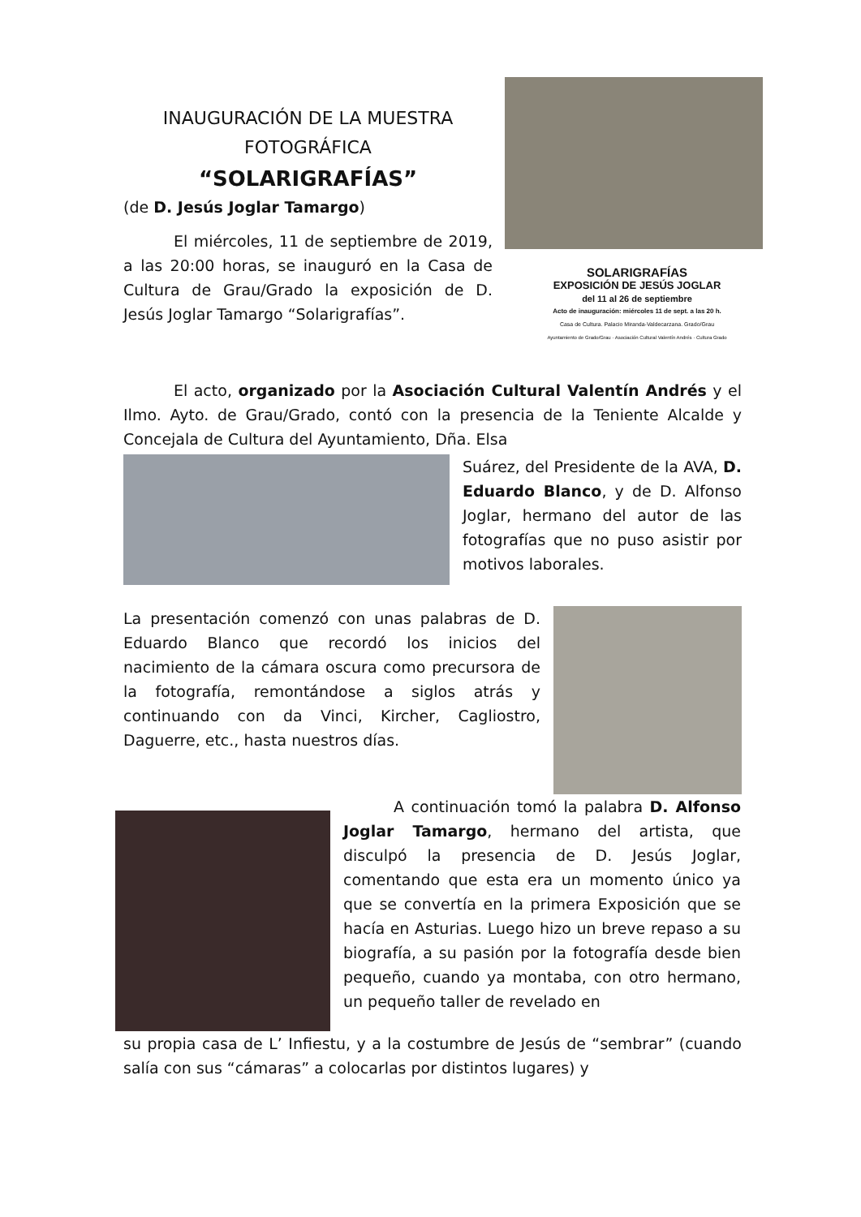SOLARIGRAFÍAS
EXPOSICIÓN DE JESÚS JOGLAR
del 11 al 26 de septiembre
Acto de inauguración: miércoles 11 de sept. a las 20 h.
Casa de Cultura. Palacio Miranda-Valdecarzana. Grado/Grau
Ayuntamiento de Grado/Grau · Asociación Cultural Valentín Andrés · Cultura Grado
INAUGURACIÓN DE LA MUESTRA FOTOGRÁFICA
“SOLARIGRAFÍAS”
(de D. Jesús Joglar Tamargo)
El miércoles, 11 de septiembre de 2019, a las 20:00 horas, se inauguró en la Casa de Cultura de Grau/Grado la exposición de D. Jesús Joglar Tamargo “Solarigrafías”.
El acto, organizado por la Asociación Cultural Valentín Andrés y el Ilmo. Ayto. de Grau/Grado, contó con la presencia de la Teniente Alcalde y Concejala de Cultura del Ayuntamiento, Dña. Elsa
Suárez, del Presidente de la AVA, D. Eduardo Blanco, y de D. Alfonso Joglar, hermano del autor de las fotografías que no puso asistir por motivos laborales.
La presentación comenzó con unas palabras de D. Eduardo Blanco que recordó los inicios del nacimiento de la cámara oscura como precursora de la fotografía, remontándose a siglos atrás y continuando con da Vinci, Kircher, Cagliostro, Daguerre, etc., hasta nuestros días.
A continuación tomó la palabra D. Alfonso Joglar Tamargo, hermano del artista, que disculpó la presencia de D. Jesús Joglar, comentando que esta era un momento único ya que se convertía en la primera Exposición que se hacía en Asturias. Luego hizo un breve repaso a su biografía, a su pasión por la fotografía desde bien pequeño, cuando ya montaba, con otro hermano, un pequeño taller de revelado en
su propia casa de L’ Infiestu, y a la costumbre de Jesús de “sembrar” (cuando salía con sus “cámaras” a colocarlas por distintos lugares) y